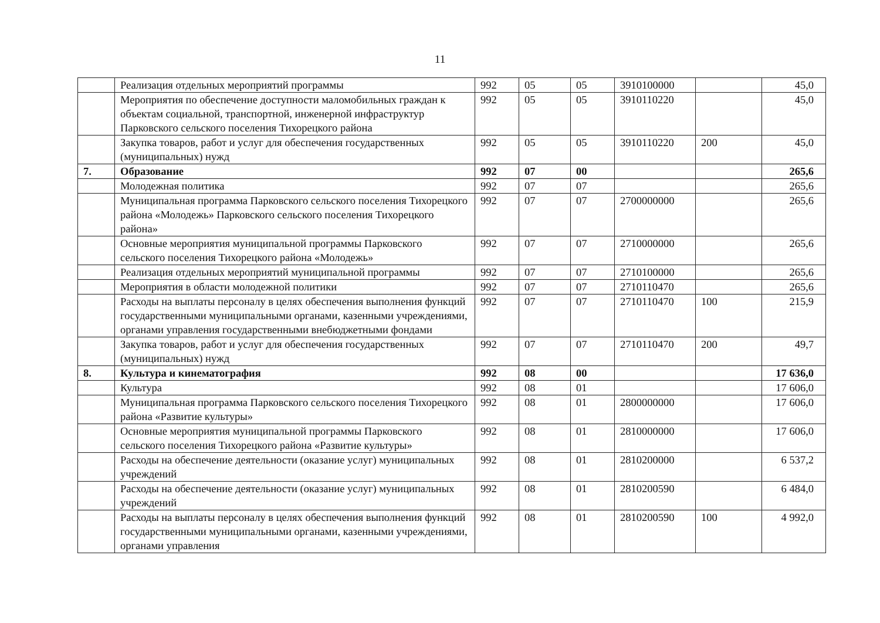11
| | Реализация отдельных мероприятий программы | 992 | 05 | 05 | 3910100000 | | 45,0 |
| | Мероприятия по обеспечение доступности маломобильных граждан к объектам социальной, транспортной, инженерной инфраструктур Парковского сельского поселения Тихорецкого района | 992 | 05 | 05 | 3910110220 | | 45,0 |
| | Закупка товаров, работ и услуг для обеспечения государственных (муниципальных) нужд | 992 | 05 | 05 | 3910110220 | 200 | 45,0 |
| 7. | Образование | 992 | 07 | 00 | | | 265,6 |
| | Молодежная политика | 992 | 07 | 07 | | | 265,6 |
| | Муниципальная программа Парковского сельского поселения Тихорецкого района «Молодежь» Парковского сельского поселения Тихорецкого района» | 992 | 07 | 07 | 2700000000 | | 265,6 |
| | Основные мероприятия муниципальной программы Парковского сельского поселения Тихорецкого района «Молодежь» | 992 | 07 | 07 | 2710000000 | | 265,6 |
| | Реализация отдельных мероприятий муниципальной программы | 992 | 07 | 07 | 2710100000 | | 265,6 |
| | Мероприятия в области молодежной политики | 992 | 07 | 07 | 2710110470 | | 265,6 |
| | Расходы на выплаты персоналу в целях обеспечения выполнения функций государственными муниципальными органами, казенными учреждениями, органами управления государственными внебюджетными фондами | 992 | 07 | 07 | 2710110470 | 100 | 215,9 |
| | Закупка товаров, работ и услуг для обеспечения государственных (муниципальных) нужд | 992 | 07 | 07 | 2710110470 | 200 | 49,7 |
| 8. | Культура и кинематография | 992 | 08 | 00 | | | 17 636,0 |
| | Культура | 992 | 08 | 01 | | | 17 606,0 |
| | Муниципальная программа Парковского сельского поселения Тихорецкого района «Развитие культуры» | 992 | 08 | 01 | 2800000000 | | 17 606,0 |
| | Основные мероприятия муниципальной программы Парковского сельского поселения Тихорецкого района «Развитие культуры» | 992 | 08 | 01 | 2810000000 | | 17 606,0 |
| | Расходы на обеспечение деятельности (оказание услуг) муниципальных учреждений | 992 | 08 | 01 | 2810200000 | | 6 537,2 |
| | Расходы на обеспечение деятельности (оказание услуг) муниципальных учреждений | 992 | 08 | 01 | 2810200590 | | 6 484,0 |
| | Расходы на выплаты персоналу в целях обеспечения выполнения функций государственными муниципальными органами, казенными учреждениями, органами управления | 992 | 08 | 01 | 2810200590 | 100 | 4 992,0 |